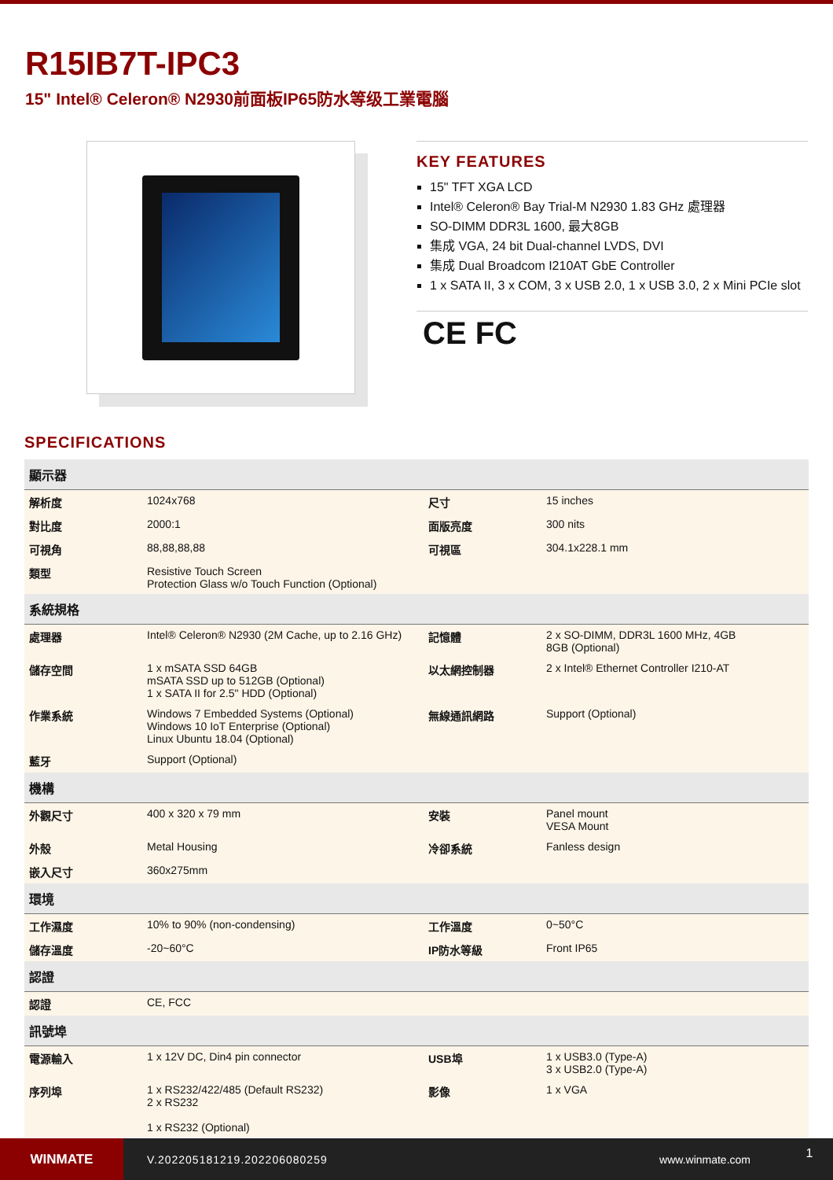R15IB7T-IPC3
15" Intel® Celeron® N2930前面板IP65防水等级工業電腦
KEY FEATURES
15" TFT XGA LCD
Intel® Celeron® Bay Trial-M N2930 1.83 GHz 處理器
SO-DIMM DDR3L 1600, 最大8GB
集成 VGA, 24 bit Dual-channel LVDS, DVI
集成 Dual Broadcom I210AT GbE Controller
1 x SATA II, 3 x COM, 3 x USB 2.0, 1 x USB 3.0, 2 x Mini PCIe slot
CE FC
SPECIFICATIONS
| 顯示器 | | | |
| --- | --- | --- | --- |
| 解析度 | 1024x768 | 尺寸 | 15 inches |
| 對比度 | 2000:1 | 面版亮度 | 300 nits |
| 可視角 | 88,88,88,88 | 可視區 | 304.1x228.1 mm |
| 類型 | Resistive Touch Screen Protection Glass w/o Touch Function (Optional) | | |
| 系統規格 | | | |
| 處理器 | Intel® Celeron® N2930 (2M Cache, up to 2.16 GHz) | 記憶體 | 2 x SO-DIMM, DDR3L 1600 MHz, 4GB 8GB (Optional) |
| 儲存空間 | 1 x mSATA SSD 64GB mSATA SSD up to 512GB (Optional) 1 x SATA II for 2.5" HDD (Optional) | 以太網控制器 | 2 x Intel® Ethernet Controller I210-AT |
| 作業系統 | Windows 7 Embedded Systems (Optional) Windows 10 IoT Enterprise (Optional) Linux Ubuntu 18.04 (Optional) | 無線通訊網路 | Support (Optional) |
| 藍牙 | Support (Optional) | | |
| 機構 | | | |
| 外觀尺寸 | 400 x 320 x 79 mm | 安裝 | Panel mount VESA Mount |
| 外殼 | Metal Housing | 冷卻系統 | Fanless design |
| 嵌入尺寸 | 360x275mm | | |
| 環境 | | | |
| 工作濕度 | 10% to 90% (non-condensing) | 工作溫度 | 0~50°C |
| 儲存溫度 | -20~60°C | IP防水等級 | Front IP65 |
| 認證 | | | |
| 認證 | CE, FCC | | |
| 訊號埠 | | | |
| 電源輸入 | 1 x 12V DC, Din4 pin connector | USB埠 | 1 x USB3.0 (Type-A) 3 x USB2.0 (Type-A) |
| 序列埠 | 1 x RS232/422/485 (Default RS232) 2 x RS232 1 x RS232 (Optional) | 影像 | 1 x VGA |
WINMATE
V.202205181219.202206080259 www.winmate.com
1